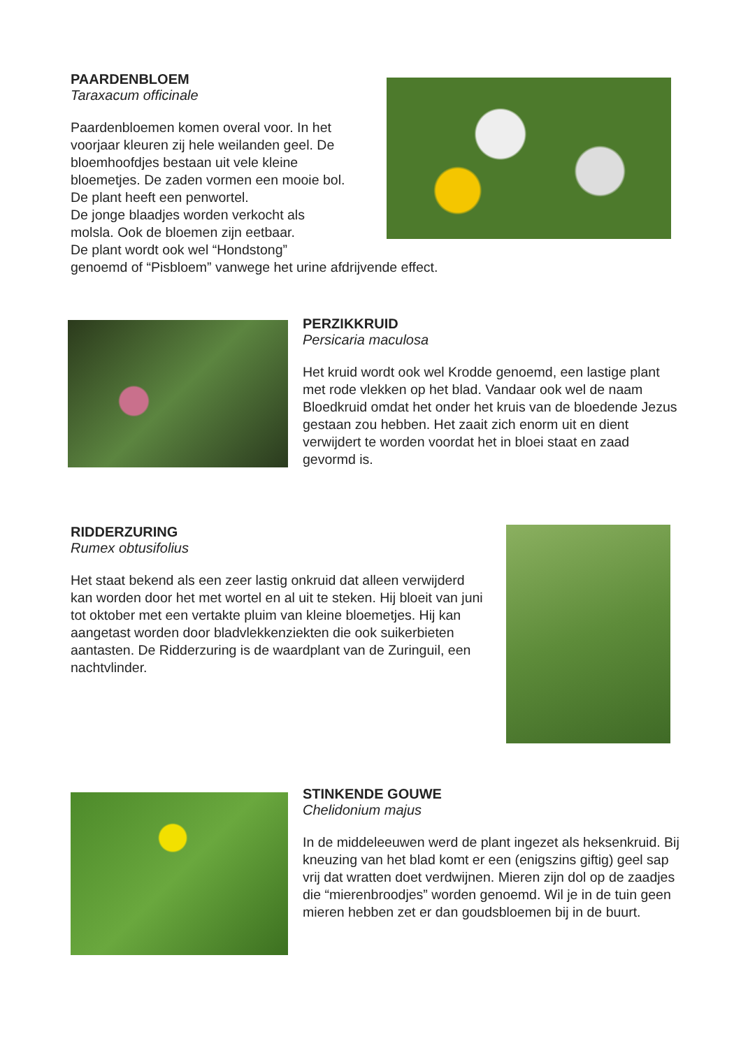PAARDENBLOEM
Taraxacum officinale
Paardenbloemen komen overal voor. In het
voorjaar kleuren zij hele weilanden geel. De
bloemhoofdjes bestaan uit vele kleine
bloemetjes. De zaden vormen een mooie bol.
De plant heeft een penwortel.
De jonge blaadjes worden verkocht als
molsla. Ook de bloemen zijn eetbaar.
De plant wordt ook wel “Hondstong”
genoemd of “Pisbloem” vanwege het urine afdrijvende effect.
PERZIKKRUID
Persicaria maculosa
Het kruid wordt ook wel Krodde genoemd, een lastige plant met rode vlekken op het blad. Vandaar ook wel de naam Bloedkruid omdat het onder het kruis van de bloedende Jezus gestaan zou hebben. Het zaait zich enorm uit en dient verwijdert te worden voordat het in bloei staat en zaad gevormd is.
RIDDERZURING
Rumex obtusifolius
Het staat bekend als een zeer lastig onkruid dat alleen verwijderd kan worden door het met wortel en al uit te steken. Hij bloeit van juni tot oktober met een vertakte pluim van kleine bloemetjes. Hij kan aangetast worden door bladvlekkenziekten die ook suikerbieten aantasten. De Ridderzuring is de waardplant van de Zuringuil, een nachtvlinder.
STINKENDE GOUWE
Chelidonium majus
In de middeleeuwen werd de plant ingezet als heksenkruid. Bij kneuzing van het blad komt er een (enigszins giftig) geel sap vrij dat wratten doet verdwijnen. Mieren zijn dol op de zaadjes die “mierenbroodjes” worden genoemd. Wil je in de tuin geen mieren hebben zet er dan goudsbloemen bij in de buurt.